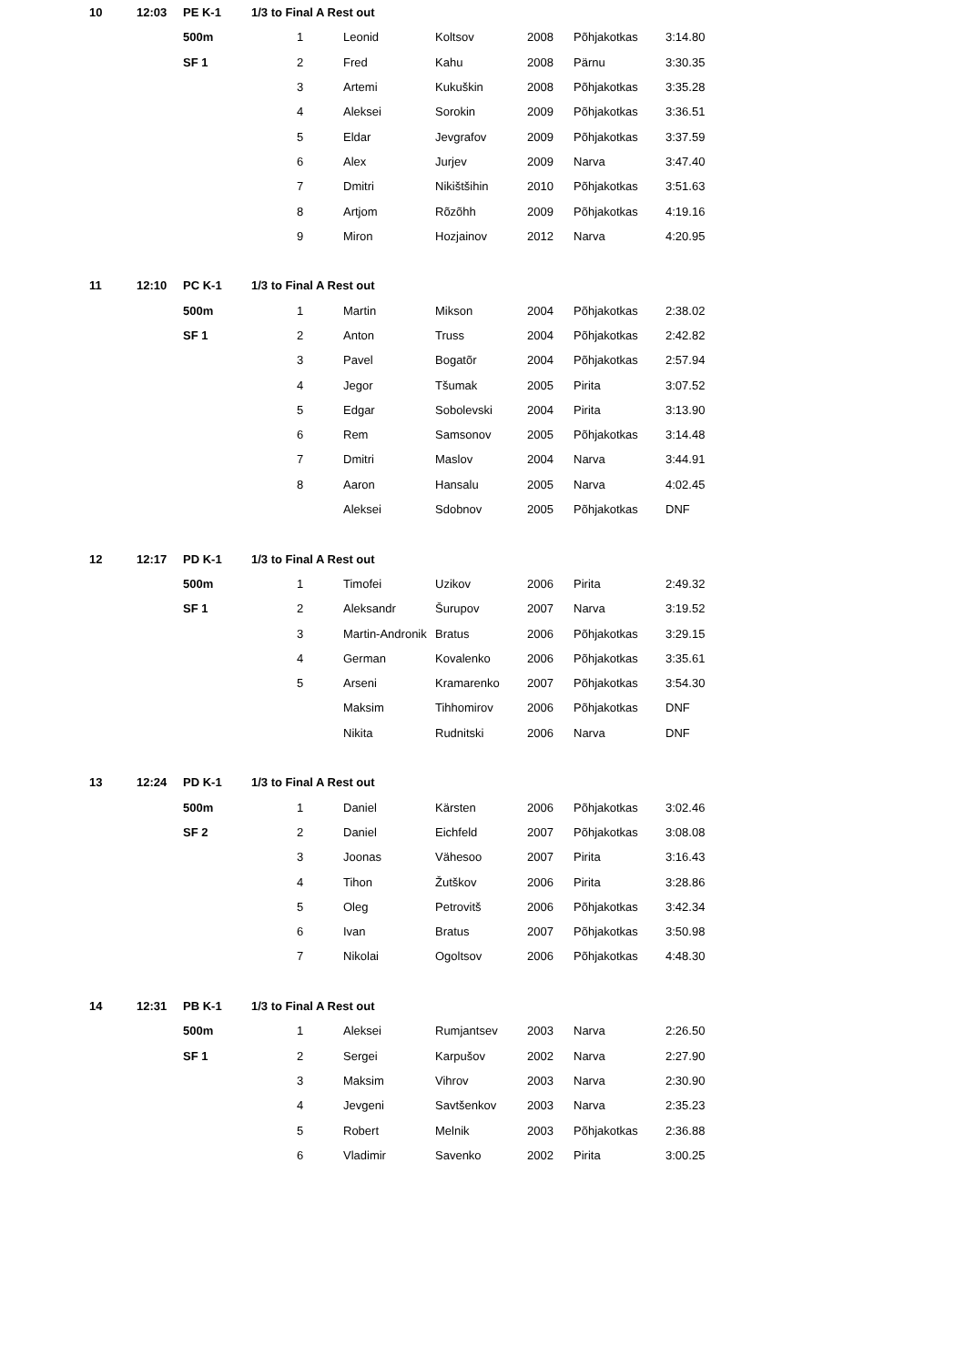| 10 | 12:03 | PE K-1 | 1/3 to Final A Rest out | | | | | | |
| | | 500m | | 1 | Leonid | Koltsov | 2008 | Põhjakotkas | 3:14.80 |
| | | SF 1 | | 2 | Fred | Kahu | 2008 | Pärnu | 3:30.35 |
| | | | | 3 | Artemi | Kukuškin | 2008 | Põhjakotkas | 3:35.28 |
| | | | | 4 | Aleksei | Sorokin | 2009 | Põhjakotkas | 3:36.51 |
| | | | | 5 | Eldar | Jevgrafov | 2009 | Põhjakotkas | 3:37.59 |
| | | | | 6 | Alex | Jurjev | 2009 | Narva | 3:47.40 |
| | | | | 7 | Dmitri | Nikištšihin | 2010 | Põhjakotkas | 3:51.63 |
| | | | | 8 | Artjom | Rõzõhh | 2009 | Põhjakotkas | 4:19.16 |
| | | | | 9 | Miron | Hozjainov | 2012 | Narva | 4:20.95 |
| 11 | 12:10 | PC K-1 | 1/3 to Final A Rest out | | | | | | |
| | | 500m | | 1 | Martin | Mikson | 2004 | Põhjakotkas | 2:38.02 |
| | | SF 1 | | 2 | Anton | Truss | 2004 | Põhjakotkas | 2:42.82 |
| | | | | 3 | Pavel | Bogatõr | 2004 | Põhjakotkas | 2:57.94 |
| | | | | 4 | Jegor | Tšumak | 2005 | Pirita | 3:07.52 |
| | | | | 5 | Edgar | Sobolevski | 2004 | Pirita | 3:13.90 |
| | | | | 6 | Rem | Samsonov | 2005 | Põhjakotkas | 3:14.48 |
| | | | | 7 | Dmitri | Maslov | 2004 | Narva | 3:44.91 |
| | | | | 8 | Aaron | Hansalu | 2005 | Narva | 4:02.45 |
| | | | | | Aleksei | Sdobnov | 2005 | Põhjakotkas | DNF |
| 12 | 12:17 | PD K-1 | 1/3 to Final A Rest out | | | | | | |
| | | 500m | | 1 | Timofei | Uzikov | 2006 | Pirita | 2:49.32 |
| | | SF 1 | | 2 | Aleksandr | Šurupov | 2007 | Narva | 3:19.52 |
| | | | | 3 | Martin-Andronik | Bratus | 2006 | Põhjakotkas | 3:29.15 |
| | | | | 4 | German | Kovalenko | 2006 | Põhjakotkas | 3:35.61 |
| | | | | 5 | Arseni | Kramarenko | 2007 | Põhjakotkas | 3:54.30 |
| | | | | | Maksim | Tihhomirov | 2006 | Põhjakotkas | DNF |
| | | | | | Nikita | Rudnitski | 2006 | Narva | DNF |
| 13 | 12:24 | PD K-1 | 1/3 to Final A Rest out | | | | | | |
| | | 500m | | 1 | Daniel | Kärsten | 2006 | Põhjakotkas | 3:02.46 |
| | | SF 2 | | 2 | Daniel | Eichfeld | 2007 | Põhjakotkas | 3:08.08 |
| | | | | 3 | Joonas | Vähesoo | 2007 | Pirita | 3:16.43 |
| | | | | 4 | Tihon | Žutškov | 2006 | Pirita | 3:28.86 |
| | | | | 5 | Oleg | Petrovitš | 2006 | Põhjakotkas | 3:42.34 |
| | | | | 6 | Ivan | Bratus | 2007 | Põhjakotkas | 3:50.98 |
| | | | | 7 | Nikolai | Ogoltsov | 2006 | Põhjakotkas | 4:48.30 |
| 14 | 12:31 | PB K-1 | 1/3 to Final A Rest out | | | | | | |
| | | 500m | | 1 | Aleksei | Rumjantsev | 2003 | Narva | 2:26.50 |
| | | SF 1 | | 2 | Sergei | Karpušov | 2002 | Narva | 2:27.90 |
| | | | | 3 | Maksim | Vihrov | 2003 | Narva | 2:30.90 |
| | | | | 4 | Jevgeni | Savtšenkov | 2003 | Narva | 2:35.23 |
| | | | | 5 | Robert | Melnik | 2003 | Põhjakotkas | 2:36.88 |
| | | | | 6 | Vladimir | Savenko | 2002 | Pirita | 3:00.25 |